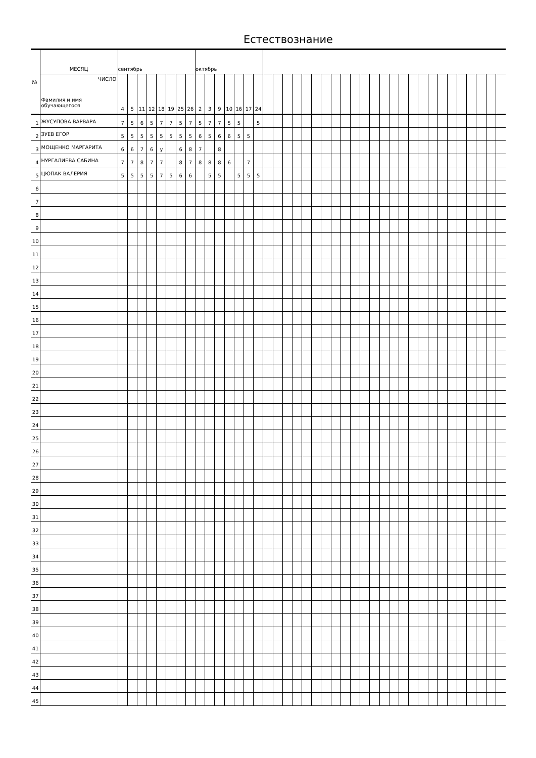Естествознание
| № | МЕСЯЦ | сентябрь | | | | | | | | октябрь | | | | | | | | | | | | | | | | | | | | | | | | | | | | | | | |
| --- | --- | --- | --- | --- | --- | --- | --- | --- | --- | --- | --- | --- | --- | --- | --- | --- | --- | --- | --- | --- | --- | --- | --- | --- | --- | --- | --- | --- | --- | --- | --- | --- | --- | --- | --- | --- | --- | --- | --- | --- | --- |
| | ЧИСЛО Фамилия и имя обучающегося | 4 | 5 | 11 | 12 | 18 | 19 | 25 | 26 | 2 | 3 | 9 | 10 | 16 | 17 | 24 | | | | | | | | | | | | | | | | | | | | | | | | | |
| 1 | ЖУСУПОВА ВАРВАРА | 7 | 5 | 6 | 5 | 7 | 7 | 5 | 7 | 5 | 7 | 7 | 5 | 5 | | 5 | | | | | | | | | | | | | | | | | | | | | | | | | |
| 2 | ЗУЕВ ЕГОР | 5 | 5 | 5 | 5 | 5 | 5 | 5 | 5 | 6 | 5 | 6 | 6 | 5 | 5 | | | | | | | | | | | | | | | | | | | | | | | | | | |
| 3 | МОЩЕНКО МАРГАРИТА | 6 | 6 | 7 | 6 | у | | 6 | 8 | 7 | | 8 | | | | | | | | | | | | | | | | | | | | | | | | | | | | | |
| 4 | НУРГАЛИЕВА САБИНА | 7 | 7 | 8 | 7 | 7 | | 8 | 7 | 8 | 8 | 8 | 6 | | 7 | | | | | | | | | | | | | | | | | | | | | | | | | | |
| 5 | ЦЮПАК ВАЛЕРИЯ | 5 | 5 | 5 | 5 | 7 | 5 | 6 | 6 | | 5 | 5 | | 5 | 5 | 5 | | | | | | | | | | | | | | | | | | | | | | | | | |
| 6 | | | | | | | | | | | | | | | | | | | | | | | | | | | | | | | | | | | | | | | | | |
| 7 | | | | | | | | | | | | | | | | | | | | | | | | | | | | | | | | | | | | | | | | | |
| 8 | | | | | | | | | | | | | | | | | | | | | | | | | | | | | | | | | | | | | | | | | |
| 9 | | | | | | | | | | | | | | | | | | | | | | | | | | | | | | | | | | | | | | | | | |
| 10 | | | | | | | | | | | | | | | | | | | | | | | | | | | | | | | | | | | | | | | | | |
| 11 | | | | | | | | | | | | | | | | | | | | | | | | | | | | | | | | | | | | | | | | | |
| 12 | | | | | | | | | | | | | | | | | | | | | | | | | | | | | | | | | | | | | | | | | |
| 13 | | | | | | | | | | | | | | | | | | | | | | | | | | | | | | | | | | | | | | | | | |
| 14 | | | | | | | | | | | | | | | | | | | | | | | | | | | | | | | | | | | | | | | | | |
| 15 | | | | | | | | | | | | | | | | | | | | | | | | | | | | | | | | | | | | | | | | | |
| 16 | | | | | | | | | | | | | | | | | | | | | | | | | | | | | | | | | | | | | | | | | |
| 17 | | | | | | | | | | | | | | | | | | | | | | | | | | | | | | | | | | | | | | | | | |
| 18 | | | | | | | | | | | | | | | | | | | | | | | | | | | | | | | | | | | | | | | | | |
| 19 | | | | | | | | | | | | | | | | | | | | | | | | | | | | | | | | | | | | | | | | | |
| 20 | | | | | | | | | | | | | | | | | | | | | | | | | | | | | | | | | | | | | | | | | |
| 21 | | | | | | | | | | | | | | | | | | | | | | | | | | | | | | | | | | | | | | | | | |
| 22 | | | | | | | | | | | | | | | | | | | | | | | | | | | | | | | | | | | | | | | | | |
| 23 | | | | | | | | | | | | | | | | | | | | | | | | | | | | | | | | | | | | | | | | | |
| 24 | | | | | | | | | | | | | | | | | | | | | | | | | | | | | | | | | | | | | | | | | |
| 25 | | | | | | | | | | | | | | | | | | | | | | | | | | | | | | | | | | | | | | | | | |
| 26 | | | | | | | | | | | | | | | | | | | | | | | | | | | | | | | | | | | | | | | | | |
| 27 | | | | | | | | | | | | | | | | | | | | | | | | | | | | | | | | | | | | | | | | | |
| 28 | | | | | | | | | | | | | | | | | | | | | | | | | | | | | | | | | | | | | | | | | |
| 29 | | | | | | | | | | | | | | | | | | | | | | | | | | | | | | | | | | | | | | | | | |
| 30 | | | | | | | | | | | | | | | | | | | | | | | | | | | | | | | | | | | | | | | | | |
| 31 | | | | | | | | | | | | | | | | | | | | | | | | | | | | | | | | | | | | | | | | | |
| 32 | | | | | | | | | | | | | | | | | | | | | | | | | | | | | | | | | | | | | | | | | |
| 33 | | | | | | | | | | | | | | | | | | | | | | | | | | | | | | | | | | | | | | | | | |
| 34 | | | | | | | | | | | | | | | | | | | | | | | | | | | | | | | | | | | | | | | | | |
| 35 | | | | | | | | | | | | | | | | | | | | | | | | | | | | | | | | | | | | | | | | | |
| 36 | | | | | | | | | | | | | | | | | | | | | | | | | | | | | | | | | | | | | | | | | |
| 37 | | | | | | | | | | | | | | | | | | | | | | | | | | | | | | | | | | | | | | | | | |
| 38 | | | | | | | | | | | | | | | | | | | | | | | | | | | | | | | | | | | | | | | | | |
| 39 | | | | | | | | | | | | | | | | | | | | | | | | | | | | | | | | | | | | | | | | | |
| 40 | | | | | | | | | | | | | | | | | | | | | | | | | | | | | | | | | | | | | | | | | |
| 41 | | | | | | | | | | | | | | | | | | | | | | | | | | | | | | | | | | | | | | | | | |
| 42 | | | | | | | | | | | | | | | | | | | | | | | | | | | | | | | | | | | | | | | | | |
| 43 | | | | | | | | | | | | | | | | | | | | | | | | | | | | | | | | | | | | | | | | | |
| 44 | | | | | | | | | | | | | | | | | | | | | | | | | | | | | | | | | | | | | | | | | |
| 45 | | | | | | | | | | | | | | | | | | | | | | | | | | | | | | | | | | | | | | | | | |